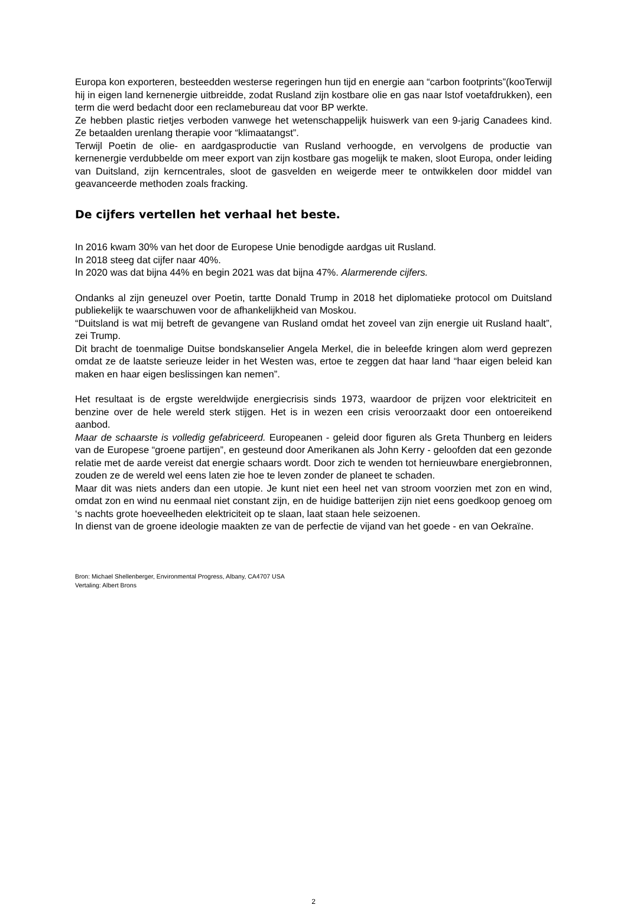Europa kon exporteren, besteedden westerse regeringen hun tijd en energie aan “carbon footprints”(kooTerwijl hij in eigen land kernenergie uitbreidde, zodat Rusland zijn kostbare olie en gas naar lstof voetafdrukken), een term die werd bedacht door een reclamebureau dat voor BP werkte.
Ze hebben plastic rietjes verboden vanwege het wetenschappelijk huiswerk van een 9-jarig Canadees kind. Ze betaalden urenlang therapie voor “klimaatangst”.
Terwijl Poetin de olie- en aardgasproductie van Rusland verhoogde, en vervolgens de productie van kernenergie verdubbelde om meer export van zijn kostbare gas mogelijk te maken, sloot Europa, onder leiding van Duitsland, zijn kerncentrales, sloot de gasvelden en weigerde meer te ontwikkelen door middel van geavanceerde methoden zoals fracking.
De cijfers vertellen het verhaal het beste.
In 2016 kwam 30% van het door de Europese Unie benodigde aardgas uit Rusland.
In 2018 steeg dat cijfer naar 40%.
In 2020 was dat bijna 44% en begin 2021 was dat bijna 47%. Alarmerende cijfers.
Ondanks al zijn geneuzel over Poetin, tartte Donald Trump in 2018 het diplomatieke protocol om Duitsland publiekelijk te waarschuwen voor de afhankelijkheid van Moskou.
“Duitsland is wat mij betreft de gevangene van Rusland omdat het zoveel van zijn energie uit Rusland haalt”, zei Trump.
Dit bracht de toenmalige Duitse bondskanselier Angela Merkel, die in beleefde kringen alom werd geprezen omdat ze de laatste serieuze leider in het Westen was, ertoe te zeggen dat haar land “haar eigen beleid kan maken en haar eigen beslissingen kan nemen”.
Het resultaat is de ergste wereldwijde energiecrisis sinds 1973, waardoor de prijzen voor elektriciteit en benzine over de hele wereld sterk stijgen. Het is in wezen een crisis veroorzaakt door een ontoereikend aanbod.
Maar de schaarste is volledig gefabriceerd. Europeanen - geleid door figuren als Greta Thunberg en leiders van de Europese “groene partijen”, en gesteund door Amerikanen als John Kerry - geloofden dat een gezonde relatie met de aarde vereist dat energie schaars wordt. Door zich te wenden tot hernieuwbare energiebronnen, zouden ze de wereld wel eens laten zie hoe te leven zonder de planeet te schaden.
Maar dit was niets anders dan een utopie. Je kunt niet een heel net van stroom voorzien met zon en wind, omdat zon en wind nu eenmaal niet constant zijn, en de huidige batterijen zijn niet eens goedkoop genoeg om ‘s nachts grote hoeveelheden elektriciteit op te slaan, laat staan hele seizoenen.
In dienst van de groene ideologie maakten ze van de perfectie de vijand van het goede - en van Oekraïne.
Bron: Michael Shellenberger, Environmental Progress, Albany, CA4707 USA
Vertaling: Albert Brons
2